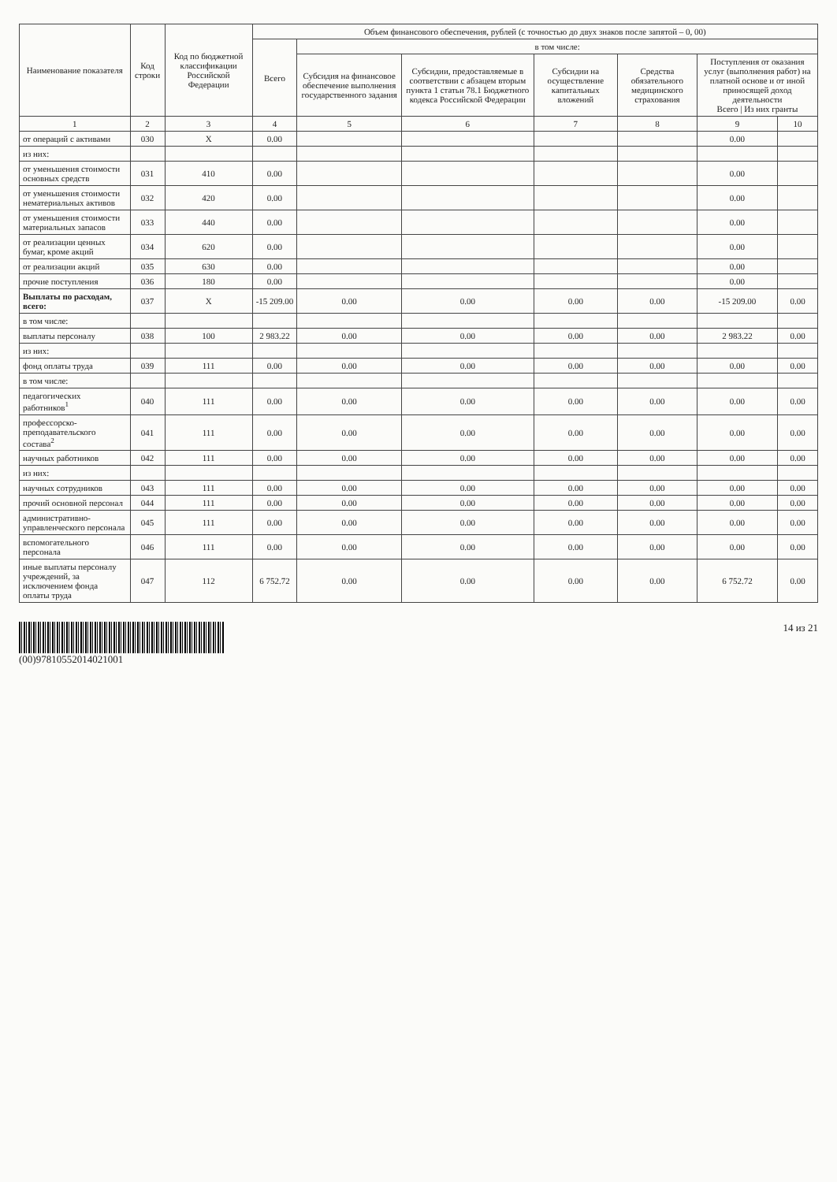| Наименование показателя | Код строки | Код по бюджетной классификации Российской Федерации | Объем финансового обеспечения, рублей (с точностью до двух знаков после запятой – 0, 00) | | | | | | |
| --- | --- | --- | --- | --- | --- | --- | --- | --- | --- |
| | | | Всего | в том числе: | | | | | |
| | | | | Субсидия на финансовое обеспечение выполнения государственного задания | Субсидии, предоставляемые в соответствии с абзацем вторым пункта 1 статьи 78.1 Бюджетного кодекса Российской Федерации | Субсидии на осуществление капитальных вложений | Средства обязательного медицинского страхования | Поступления от оказания услуг (выполнения работ) на платной основе и от иной приносящей доход деятельности Всего / Из них гранты | |
| 1 | 2 | 3 | 4 | 5 | 6 | 7 | 8 | 9 | 10 |
| от операций с активами | 030 | X | 0.00 | | | | | 0.00 | |
| из них: | | | | | | | | | |
| от уменьшения стоимости основных средств | 031 | 410 | 0.00 | | | | | 0.00 | |
| от уменьшения стоимости нематериальных активов | 032 | 420 | 0.00 | | | | | 0.00 | |
| от уменьшения стоимости материальных запасов | 033 | 440 | 0.00 | | | | | 0.00 | |
| от реализации ценных бумаг, кроме акций | 034 | 620 | 0.00 | | | | | 0.00 | |
| от реализации акций | 035 | 630 | 0.00 | | | | | 0.00 | |
| прочие поступления | 036 | 180 | 0.00 | | | | | 0.00 | |
| Выплаты по расходам, всего: | 037 | X | -15 209.00 | 0.00 | 0.00 | 0.00 | 0.00 | -15 209.00 | 0.00 |
| в том числе: | | | | | | | | | |
| выплаты персоналу | 038 | 100 | 2 983.22 | 0.00 | 0.00 | 0.00 | 0.00 | 2 983.22 | 0.00 |
| из них: | | | | | | | | | |
| фонд оплаты труда | 039 | 111 | 0.00 | 0.00 | 0.00 | 0.00 | 0.00 | 0.00 | 0.00 |
| в том числе: | | | | | | | | | |
| педагогических работников<sup>1</sup> | 040 | 111 | 0.00 | 0.00 | 0.00 | 0.00 | 0.00 | 0.00 | 0.00 |
| профессорско-преподавательского состава<sup>2</sup> | 041 | 111 | 0.00 | 0.00 | 0.00 | 0.00 | 0.00 | 0.00 | 0.00 |
| научных работников | 042 | 111 | 0.00 | 0.00 | 0.00 | 0.00 | 0.00 | 0.00 | 0.00 |
| из них: | | | | | | | | | |
| научных сотрудников | 043 | 111 | 0.00 | 0.00 | 0.00 | 0.00 | 0.00 | 0.00 | 0.00 |
| прочий основной персонал | 044 | 111 | 0.00 | 0.00 | 0.00 | 0.00 | 0.00 | 0.00 | 0.00 |
| административно-управленческого персонала | 045 | 111 | 0.00 | 0.00 | 0.00 | 0.00 | 0.00 | 0.00 | 0.00 |
| вспомогательного персонала | 046 | 111 | 0.00 | 0.00 | 0.00 | 0.00 | 0.00 | 0.00 | 0.00 |
| иные выплаты персоналу учреждений, за исключением фонда оплаты труда | 047 | 112 | 6 752.72 | 0.00 | 0.00 | 0.00 | 0.00 | 6 752.72 | 0.00 |
(00)97810552014021001 14 из 21